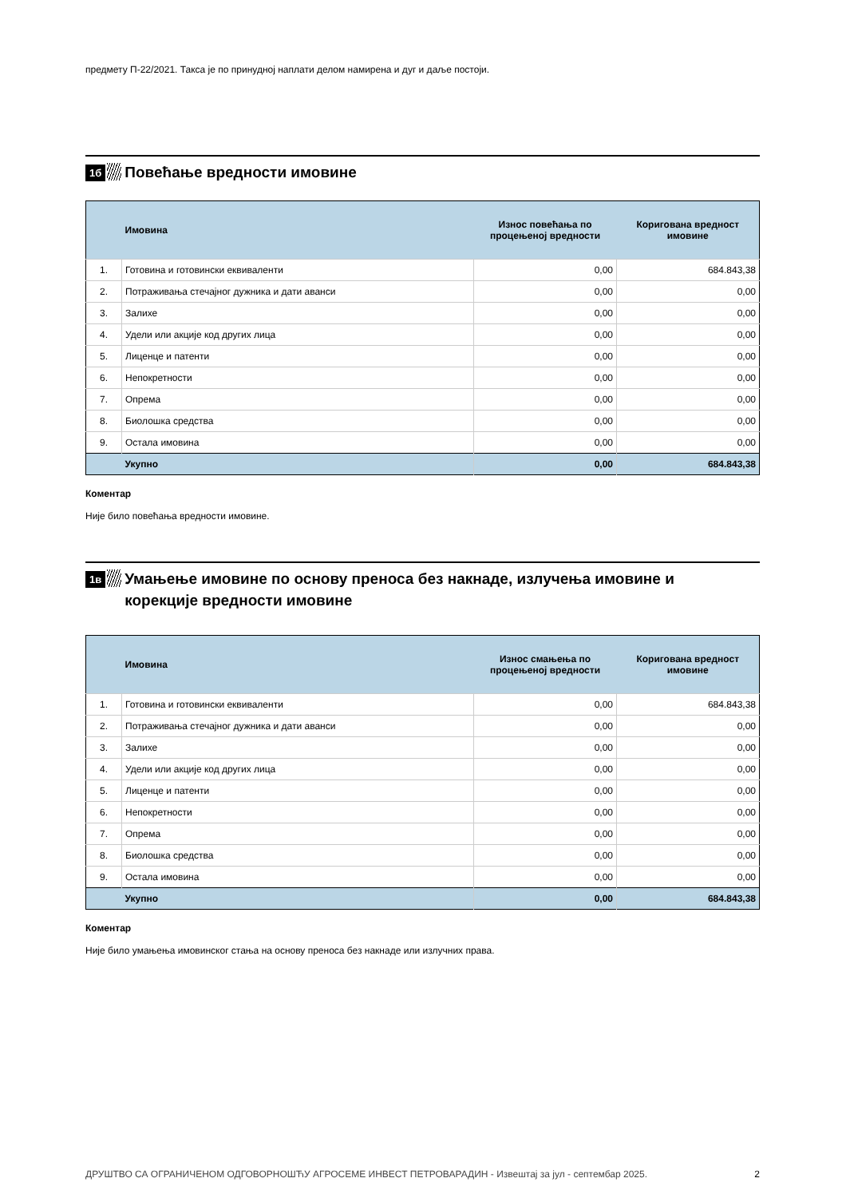предмету П-22/2021. Такса је по принудној наплати делом намирена и дуг и даље постоји.
1б
Повећање вредности имовине
| | Имовина | Износ повећања по процењеној вредности | Коригована вредност имовине |
| --- | --- | --- | --- |
| 1. | Готовина и готовински еквиваленти | 0,00 | 684.843,38 |
| 2. | Потраживања стечајног дужника и дати аванси | 0,00 | 0,00 |
| 3. | Залихе | 0,00 | 0,00 |
| 4. | Удели или акције код других лица | 0,00 | 0,00 |
| 5. | Лиценце и патенти | 0,00 | 0,00 |
| 6. | Непокретности | 0,00 | 0,00 |
| 7. | Опрема | 0,00 | 0,00 |
| 8. | Биолошка средства | 0,00 | 0,00 |
| 9. | Остала имовина | 0,00 | 0,00 |
| | Укупно | 0,00 | 684.843,38 |
Коментар
Није било повећања вредности имовине.
1в
Умањење имовине по основу преноса без накнаде, излучења имовине и
корекције вредности имовине
| | Имовина | Износ смањења по процењеној вредности | Коригована вредност имовине |
| --- | --- | --- | --- |
| 1. | Готовина и готовински еквиваленти | 0,00 | 684.843,38 |
| 2. | Потраживања стечајног дужника и дати аванси | 0,00 | 0,00 |
| 3. | Залихе | 0,00 | 0,00 |
| 4. | Удели или акције код других лица | 0,00 | 0,00 |
| 5. | Лиценце и патенти | 0,00 | 0,00 |
| 6. | Непокретности | 0,00 | 0,00 |
| 7. | Опрема | 0,00 | 0,00 |
| 8. | Биолошка средства | 0,00 | 0,00 |
| 9. | Остала имовина | 0,00 | 0,00 |
| | Укупно | 0,00 | 684.843,38 |
Коментар
Није било умањења имовинског стања на основу преноса без накнаде или излучних права.
ДРУШТВО СА ОГРАНИЧЕНОМ ОДГОВОРНОШЋУ АГРОСЕМЕ ИНВЕСТ ПЕТРОВАРАДИН - Извештај за јул - септембар 2025. 2